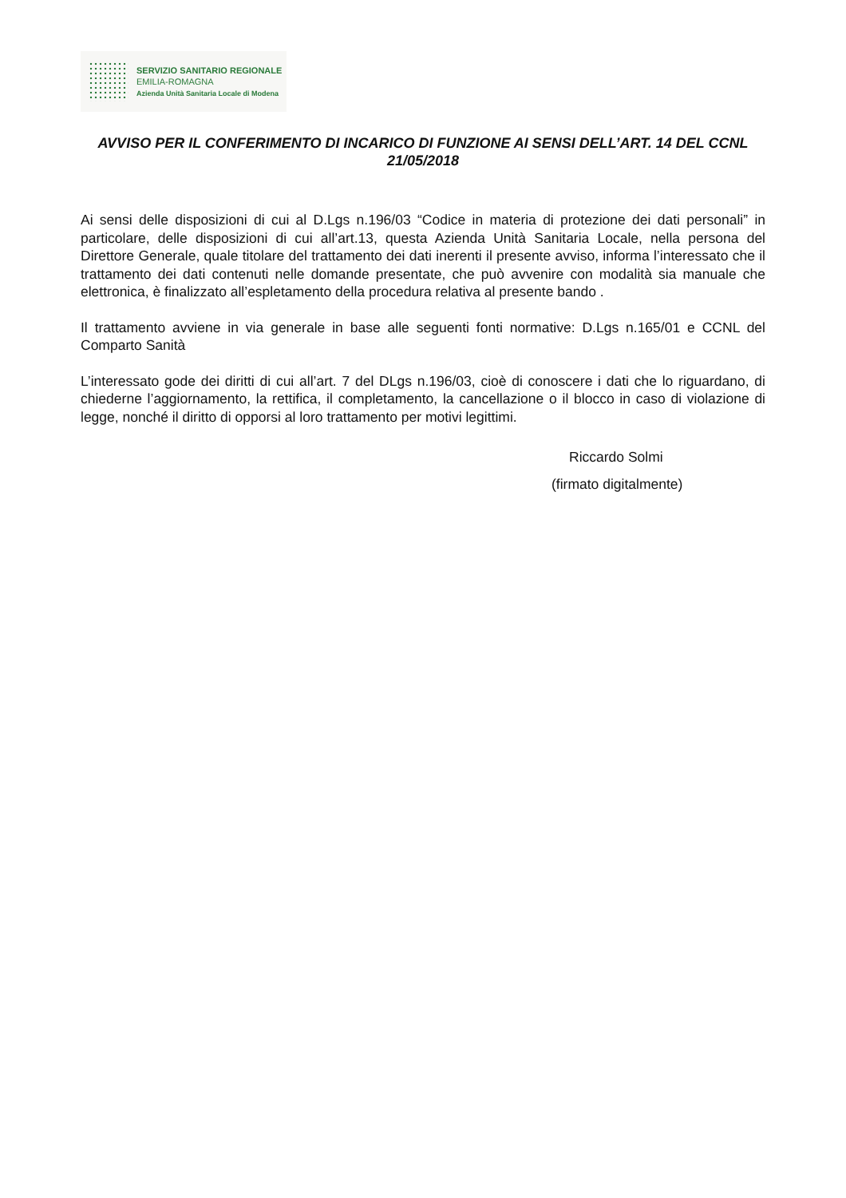SERVIZIO SANITARIO REGIONALE
EMILIA-ROMAGNA
Azienda Unità Sanitaria Locale di Modena
AVVISO PER IL CONFERIMENTO DI INCARICO DI FUNZIONE AI SENSI DELL’ART. 14 DEL CCNL 21/05/2018
Ai sensi delle disposizioni di cui al D.Lgs n.196/03 “Codice in materia di protezione dei dati personali” in particolare, delle disposizioni di cui all’art.13, questa Azienda Unità Sanitaria Locale, nella persona del Direttore Generale, quale titolare del trattamento dei dati inerenti il presente avviso, informa l’interessato che il trattamento dei dati contenuti nelle domande presentate, che può avvenire con modalità sia manuale che elettronica, è finalizzato all’espletamento della procedura relativa al presente bando .
Il trattamento avviene in via generale in base alle seguenti fonti normative: D.Lgs n.165/01 e CCNL del Comparto Sanità
L’interessato gode dei diritti di cui all’art. 7 del DLgs n.196/03, cioè di conoscere i dati che lo riguardano, di chiederne l’aggiornamento, la rettifica, il completamento, la cancellazione o il blocco in caso di violazione di legge, nonché il diritto di opporsi al loro trattamento per motivi legittimi.
Riccardo Solmi
(firmato digitalmente)